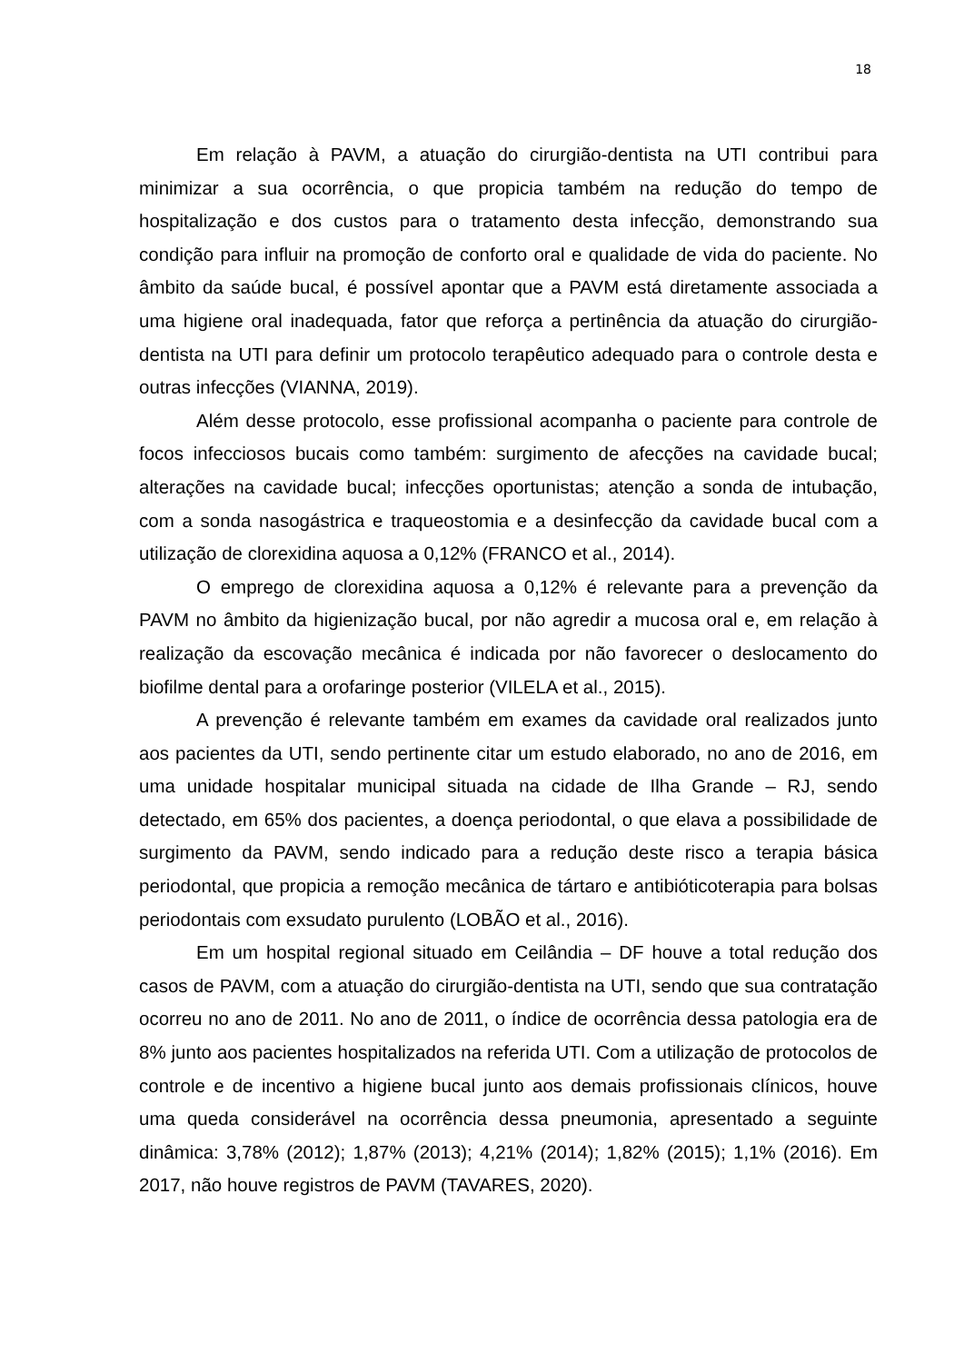18
Em relação à PAVM, a atuação do cirurgião-dentista na UTI contribui para minimizar a sua ocorrência, o que propicia também na redução do tempo de hospitalização e dos custos para o tratamento desta infecção, demonstrando sua condição para influir na promoção de conforto oral e qualidade de vida do paciente. No âmbito da saúde bucal, é possível apontar que a PAVM está diretamente associada a uma higiene oral inadequada, fator que reforça a pertinência da atuação do cirurgião-dentista na UTI para definir um protocolo terapêutico adequado para o controle desta e outras infecções (VIANNA, 2019).
Além desse protocolo, esse profissional acompanha o paciente para controle de focos infecciosos bucais como também: surgimento de afecções na cavidade bucal; alterações na cavidade bucal; infecções oportunistas; atenção a sonda de intubação, com a sonda nasogástrica e traqueostomia e a desinfecção da cavidade bucal com a utilização de clorexidina aquosa a 0,12% (FRANCO et al., 2014).
O emprego de clorexidina aquosa a 0,12% é relevante para a prevenção da PAVM no âmbito da higienização bucal, por não agredir a mucosa oral e, em relação à realização da escovação mecânica é indicada por não favorecer o deslocamento do biofilme dental para a orofaringe posterior (VILELA et al., 2015).
A prevenção é relevante também em exames da cavidade oral realizados junto aos pacientes da UTI, sendo pertinente citar um estudo elaborado, no ano de 2016, em uma unidade hospitalar municipal situada na cidade de Ilha Grande – RJ, sendo detectado, em 65% dos pacientes, a doença periodontal, o que elava a possibilidade de surgimento da PAVM, sendo indicado para a redução deste risco a terapia básica periodontal, que propicia a remoção mecânica de tártaro e antibióticoterapia para bolsas periodontais com exsudato purulento (LOBÃO et al., 2016).
Em um hospital regional situado em Ceilândia – DF houve a total redução dos casos de PAVM, com a atuação do cirurgião-dentista na UTI, sendo que sua contratação ocorreu no ano de 2011. No ano de 2011, o índice de ocorrência dessa patologia era de 8% junto aos pacientes hospitalizados na referida UTI. Com a utilização de protocolos de controle e de incentivo a higiene bucal junto aos demais profissionais clínicos, houve uma queda considerável na ocorrência dessa pneumonia, apresentado a seguinte dinâmica: 3,78% (2012); 1,87% (2013); 4,21% (2014); 1,82% (2015); 1,1% (2016). Em 2017, não houve registros de PAVM (TAVARES, 2020).